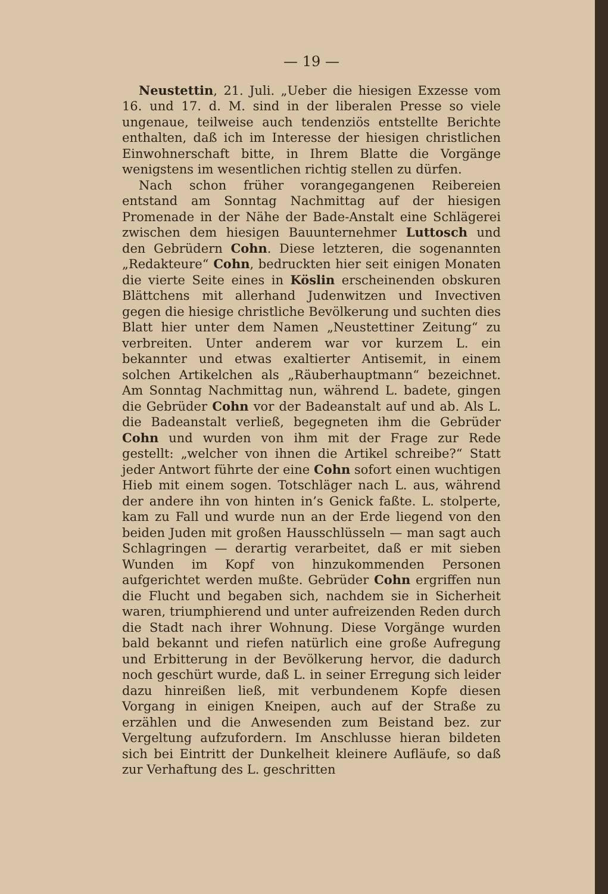— 19 —
Neustettin, 21. Juli. „Ueber die hiesigen Exzesse vom 16. und 17. d. M. sind in der liberalen Presse so viele ungenaue, teilweise auch tendenziös entstellte Berichte enthalten, daß ich im Interesse der hiesigen christlichen Einwohnerschaft bitte, in Ihrem Blatte die Vorgänge wenigstens im wesentlichen richtig stellen zu dürfen.
Nach schon früher vorangegangenen Reibereien entstand am Sonntag Nachmittag auf der hiesigen Promenade in der Nähe der Bade-Anstalt eine Schlägerei zwischen dem hiesigen Bauunternehmer Luttosch und den Gebrüdern Cohn. Diese letzteren, die sogenannten „Redakteure“ Cohn, bedruckten hier seit einigen Monaten die vierte Seite eines in Köslin erscheinenden obskuren Blättchens mit allerhand Judenwitzen und Invectiven gegen die hiesige christliche Bevölkerung und suchten dies Blatt hier unter dem Namen „Neustettiner Zeitung“ zu verbreiten. Unter anderem war vor kurzem L. ein bekannter und etwas exaltierter Antisemit, in einem solchen Artikelchen als „Räuberhauptmann“ bezeichnet. Am Sonntag Nachmittag nun, während L. badete, gingen die Gebrüder Cohn vor der Badeanstalt auf und ab. Als L. die Badeanstalt verließ, begegneten ihm die Gebrüder Cohn und wurden von ihm mit der Frage zur Rede gestellt: „welcher von ihnen die Artikel schreibe?“ Statt jeder Antwort führte der eine Cohn sofort einen wuchtigen Hieb mit einem sogen. Totschläger nach L. aus, während der andere ihn von hinten in’s Genick faßte. L. stolperte, kam zu Fall und wurde nun an der Erde liegend von den beiden Juden mit großen Hausschlüsseln — man sagt auch Schlagringen — derartig verarbeitet, daß er mit sieben Wunden im Kopf von hinzukommenden Personen aufgerichtet werden mußte. Gebrüder Cohn ergriffen nun die Flucht und begaben sich, nachdem sie in Sicherheit waren, triumphierend und unter aufreizenden Reden durch die Stadt nach ihrer Wohnung. Diese Vorgänge wurden bald bekannt und riefen natürlich eine große Aufregung und Erbitterung in der Bevölkerung hervor, die dadurch noch geschürt wurde, daß L. in seiner Erregung sich leider dazu hinreißen ließ, mit verbundenem Kopfe diesen Vorgang in einigen Kneipen, auch auf der Straße zu erzählen und die Anwesenden zum Beistand bez. zur Vergeltung aufzufordern. Im Anschlusse hieran bildeten sich bei Eintritt der Dunkelheit kleinere Aufläufe, so daß zur Verhaftung des L. geschritten